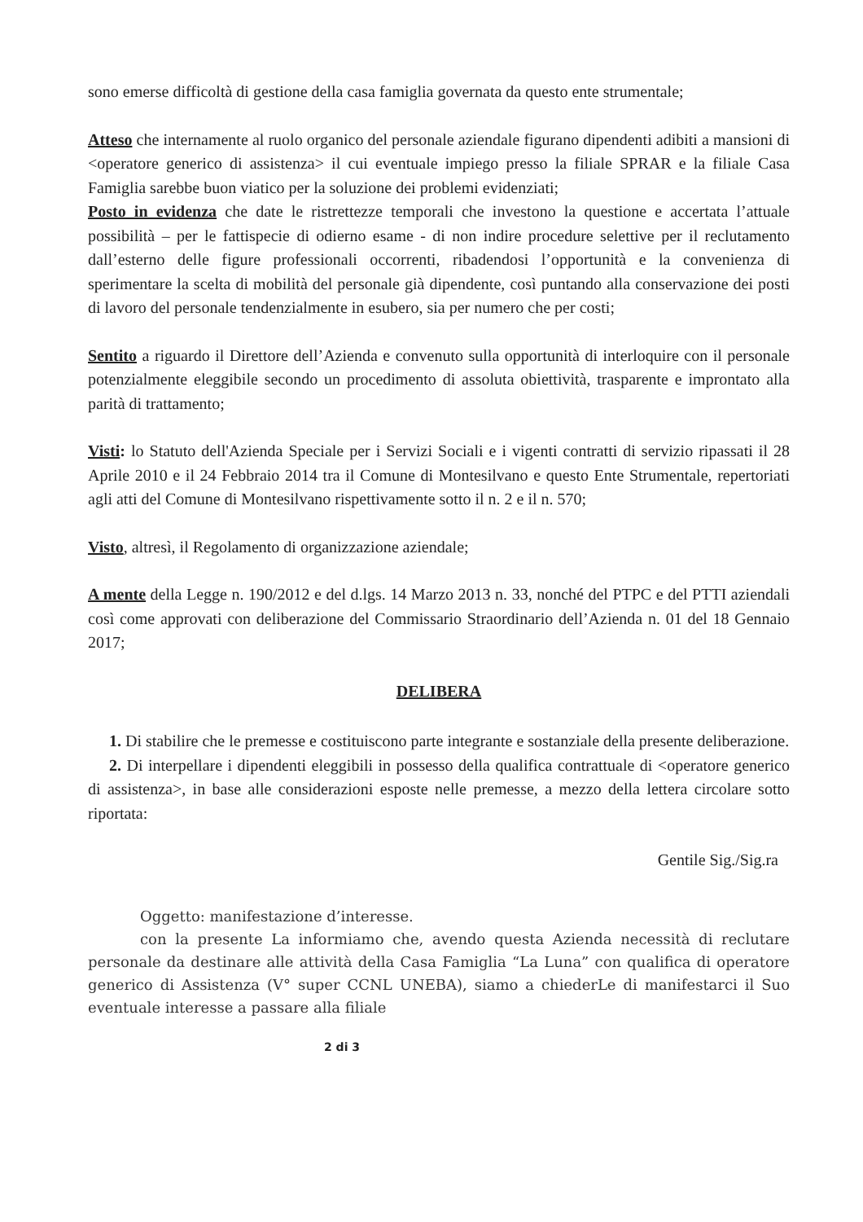sono emerse difficoltà di gestione della casa famiglia governata da questo ente strumentale;
Atteso che internamente al ruolo organico del personale aziendale figurano dipendenti adibiti a mansioni di <operatore generico di assistenza> il cui eventuale impiego presso la filiale SPRAR e la filiale Casa Famiglia sarebbe buon viatico per la soluzione dei problemi evidenziati;
Posto in evidenza che date le ristrettezze temporali che investono la questione e accertata l’attuale possibilità – per le fattispecie di odierno esame - di non indire procedure selettive per il reclutamento dall’esterno delle figure professionali occorrenti, ribadendosi l’opportunità e la convenienza di sperimentare la scelta di mobilità del personale già dipendente, così puntando alla conservazione dei posti di lavoro del personale tendenzialmente in esubero, sia per numero che per costi;
Sentito a riguardo il Direttore dell’Azienda e convenuto sulla opportunità di interloquire con il personale potenzialmente eleggibile secondo un procedimento di assoluta obiettività, trasparente e improntato alla parità di trattamento;
Visti: lo Statuto dell'Azienda Speciale per i Servizi Sociali e i vigenti contratti di servizio ripassati il 28 Aprile 2010 e il 24 Febbraio 2014 tra il Comune di Montesilvano e questo Ente Strumentale, repertoriati agli atti del Comune di Montesilvano rispettivamente sotto il n. 2 e il n. 570;
Visto, altresì, il Regolamento di organizzazione aziendale;
A mente della Legge n. 190/2012 e del d.lgs. 14 Marzo 2013 n. 33, nonché del PTPC e del PTTI aziendali così come approvati con deliberazione del Commissario Straordinario dell’Azienda n. 01 del 18 Gennaio 2017;
DELIBERA
1. Di stabilire che le premesse e costituiscono parte integrante e sostanziale della presente deliberazione.
2. Di interpellare i dipendenti eleggibili in possesso della qualifica contrattuale di <operatore generico di assistenza>, in base alle considerazioni esposte nelle premesse, a mezzo della lettera circolare sotto riportata:
Gentile Sig./Sig.ra
Oggetto: manifestazione d’interesse.
con la presente La informiamo che, avendo questa Azienda necessità di reclutare personale da destinare alle attività della Casa Famiglia “La Luna” con qualifica di operatore generico di Assistenza (V° super CCNL UNEBA), siamo a chiederLe di manifestarci il Suo eventuale interesse a passare alla filiale
2 di 3